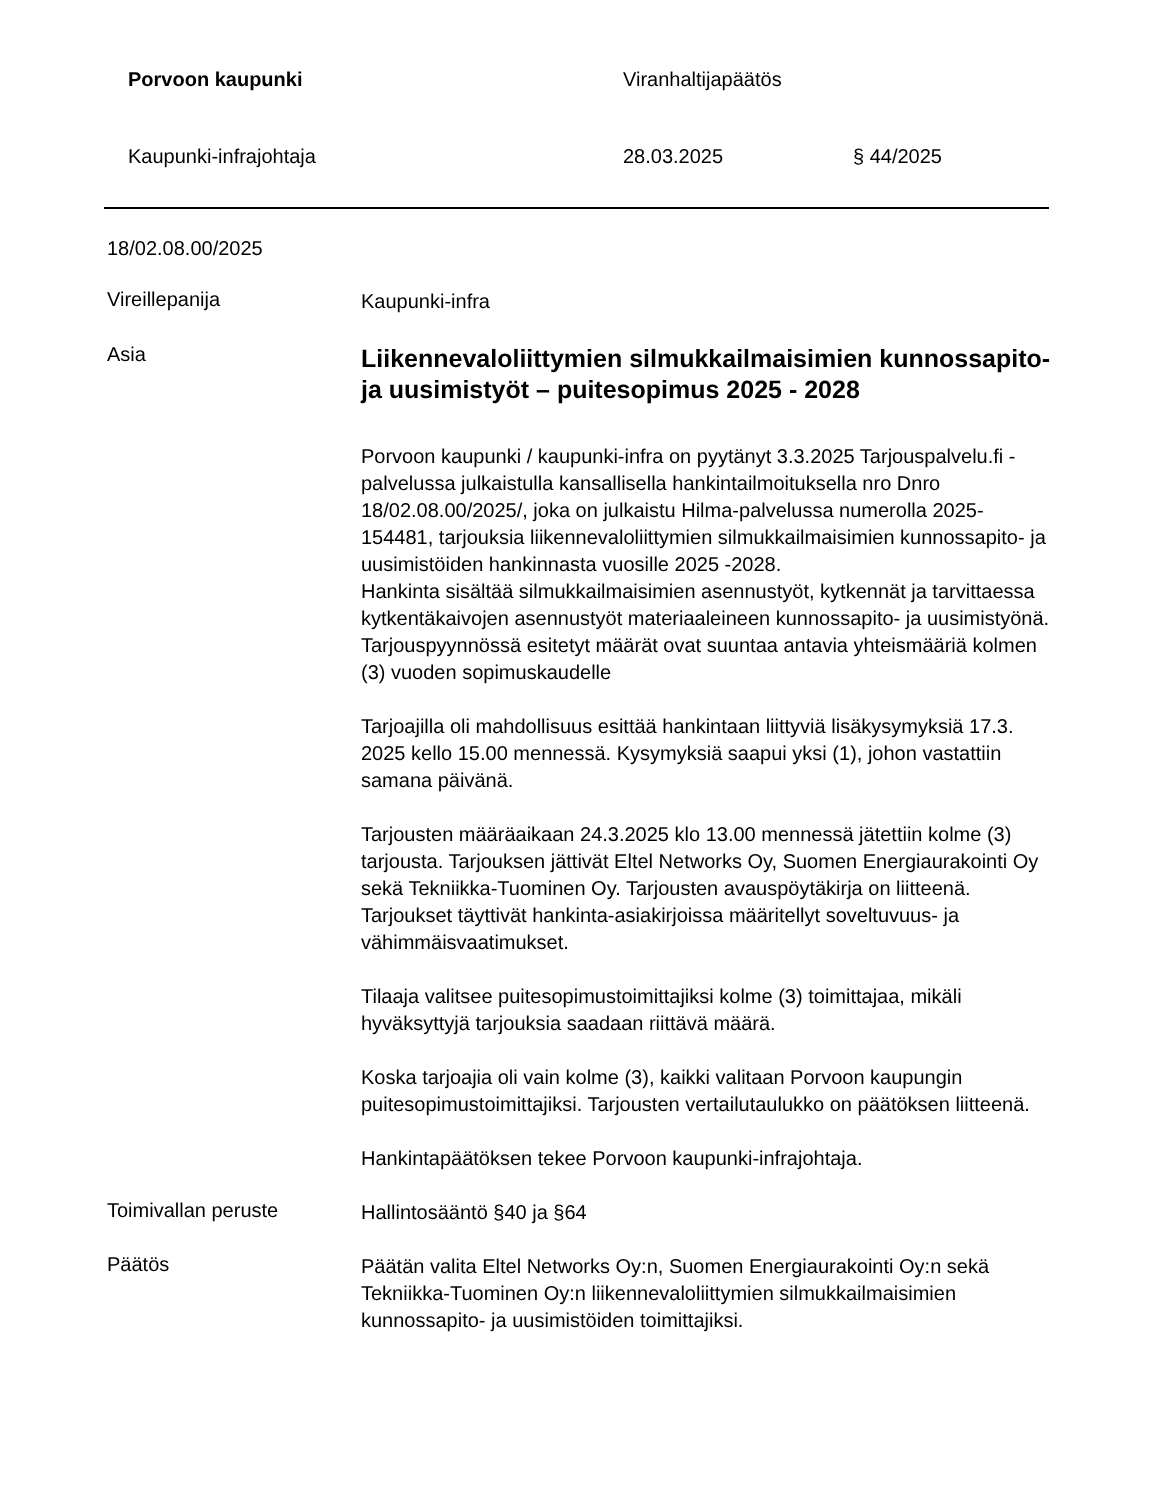Porvoon kaupunki Viranhaltijapäätös
Kaupunki-infrajohtaja 28.03.2025 § 44/2025
18/02.08.00/2025
Vireillepanija
Kaupunki-infra
Asia
Liikennevaloliittymien silmukkailmaisimien kunnossapito- ja uusimistyöt – puitesopimus 2025 - 2028
Porvoon kaupunki / kaupunki-infra on pyytänyt 3.3.2025 Tarjouspalvelu.fi -palvelussa julkaistulla kansallisella hankintailmoituksella nro Dnro 18/02.08.00/2025/, joka on julkaistu Hilma-palvelussa numerolla 2025-154481, tarjouksia liikennevaloliittymien silmukkailmaisimien kunnossapito- ja uusimistöiden hankinnasta vuosille 2025 -2028.
Hankinta sisältää silmukkailmaisimien asennustyöt, kytkennät ja tarvittaessa kytkentäkaivojen asennustyöt materiaaleineen kunnossapito- ja uusimistyönä. Tarjouspyynnössä esitetyt määrät ovat suuntaa antavia yhteismääriä kolmen (3) vuoden sopimuskaudelle
Tarjoajilla oli mahdollisuus esittää hankintaan liittyviä lisäkysymyksiä 17.3. 2025 kello 15.00 mennessä. Kysymyksiä saapui yksi (1), johon vastattiin samana päivänä.
Tarjousten määräaikaan 24.3.2025 klo 13.00 mennessä jätettiin kolme (3) tarjousta. Tarjouksen jättivät Eltel Networks Oy, Suomen Energiaurakointi Oy sekä Tekniikka-Tuominen Oy. Tarjousten avauspöytäkirja on liitteenä. Tarjoukset täyttivät hankinta-asiakirjoissa määritellyt soveltuvuus- ja vähimmäisvaatimukset.
Tilaaja valitsee puitesopimustoimittajiksi kolme (3) toimittajaa, mikäli hyväksyttyjä tarjouksia saadaan riittävä määrä.
Koska tarjoajia oli vain kolme (3), kaikki valitaan Porvoon kaupungin puitesopimustoimittajiksi. Tarjousten vertailutaulukko on päätöksen liitteenä.
Hankintapäätöksen tekee Porvoon kaupunki-infrajohtaja.
Toimivallan peruste
Hallintosääntö §40 ja §64
Päätös
Päätän valita Eltel Networks Oy:n, Suomen Energiaurakointi Oy:n sekä Tekniikka-Tuominen Oy:n liikennevaloliittymien silmukkailmaisimien kunnossapito- ja uusimistöiden toimittajiksi.